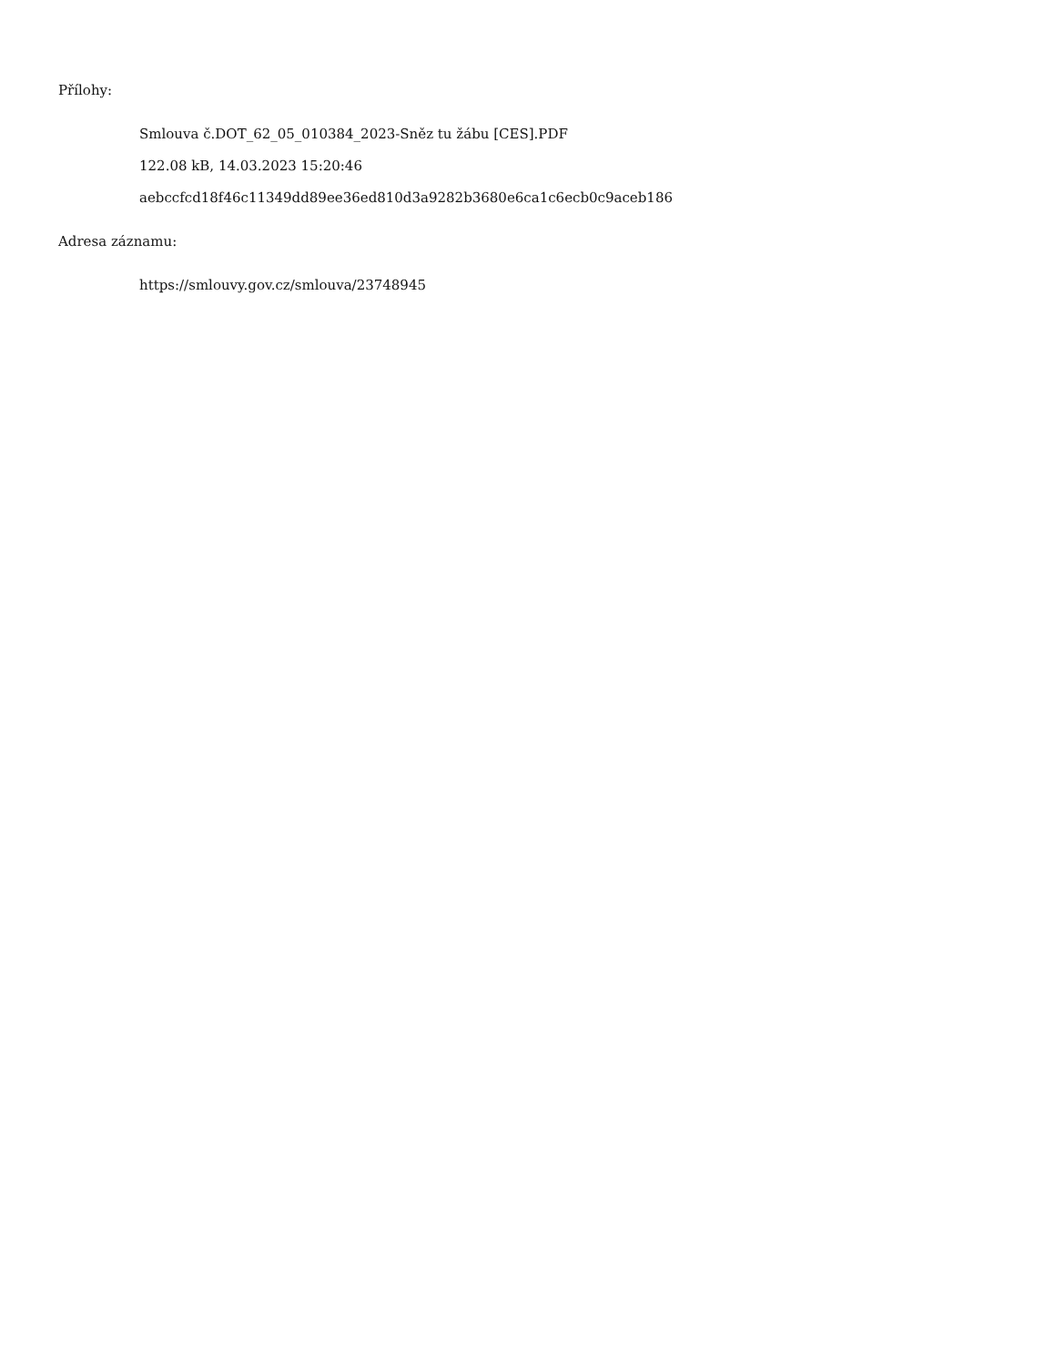Přílohy:
Smlouva č.DOT_62_05_010384_2023-Sněz tu žábu [CES].PDF
122.08 kB, 14.03.2023 15:20:46
aebccfcd18f46c11349dd89ee36ed810d3a9282b3680e6ca1c6ecb0c9aceb186
Adresa záznamu:
https://smlouvy.gov.cz/smlouva/23748945